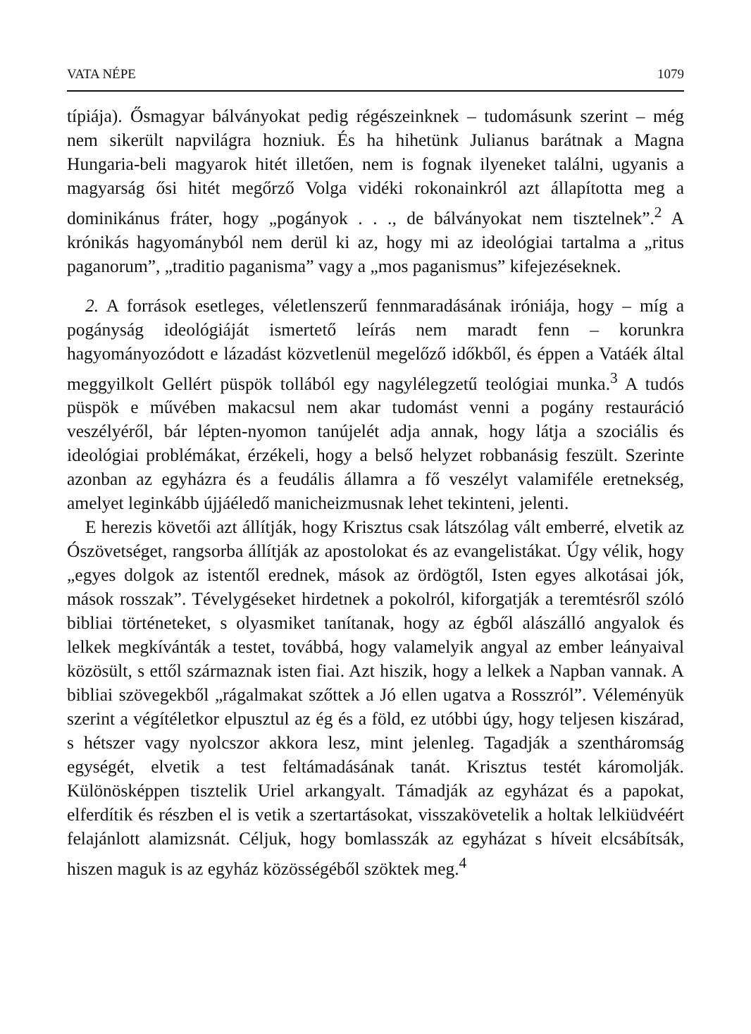VATA NÉPE 1079
típiája). Ősmagyar bálványokat pedig régészeinknek – tudomásunk szerint – még nem sikerült napvilágra hozniuk. És ha hihetünk Julianus barátnak a Magna Hungaria-beli magyarok hitét illetően, nem is fognak ilyeneket találni, ugyanis a magyarság ősi hitét megőrző Volga vidéki rokonainkról azt állapította meg a dominikánus fráter, hogy „pogányok . . ., de bálványokat nem tisztelnek”.<sup>2</sup> A krónikás hagyományból nem derül ki az, hogy mi az ideológiai tartalma a „ritus paganorum”, „traditio paganisma” vagy a „mos paganismus” kifejezéseknek.
2. A források esetleges, véletlenszerű fennmaradásának iróniája, hogy – míg a pogányság ideológiáját ismertető leírás nem maradt fenn – korunkra hagyományozódott e lázadást közvetlenül megelőző időkből, és éppen a Vatáék által meggyilkolt Gellért püspök tollából egy nagylélegzetű teológiai munka.<sup>3</sup> A tudós püspök e művében makacsul nem akar tudomást venni a pogány restauráció veszélyéről, bár lépten-nyomon tanújelét adja annak, hogy látja a szociális és ideológiai problémákat, érzékeli, hogy a belső helyzet robbanásig feszült. Szerinte azonban az egyházra és a feudális államra a fő veszélyt valamiféle eretnekség, amelyet leginkább újjáéledő manicheizmusnak lehet tekinteni, jelenti.
E herezis követői azt állítják, hogy Krisztus csak látszólag vált emberré, elvetik az Ószövetséget, rangsorba állítják az apostolokat és az evangelistákat. Úgy vélik, hogy „egyes dolgok az istentől erednek, mások az ördögtől, Isten egyes alkotásai jók, mások rosszak”. Tévelygéseket hirdetnek a pokolról, kiforgatják a teremtésről szóló bibliai történeteket, s olyasmiket tanítanak, hogy az égből alászálló angyalok és lelkek megkívánták a testet, továbbá, hogy valamelyik angyal az ember leányaival közösült, s ettől származnak isten fiai. Azt hiszik, hogy a lelkek a Napban vannak. A bibliai szövegekből „rágalmakat szőttek a Jó ellen ugatva a Rosszról”. Véleményük szerint a végítéletkor elpusztul az ég és a föld, ez utóbbi úgy, hogy teljesen kiszárad, s hétszer vagy nyolcszor akkora lesz, mint jelenleg. Tagadják a szentháromság egységét, elvetik a test feltámadásának tanát. Krisztus testét káromolják. Különösképpen tisztelik Uriel arkangyalt. Támadják az egyházat és a papokat, elferdítik és részben el is vetik a szertartásokat, visszakövetelik a holtak lelkiüdvéért felajánlott alamizsnát. Céljuk, hogy bomlasszák az egyházat s híveit elcsábítsák, hiszen maguk is az egyház közösségéből szöktek meg.<sup>4</sup>